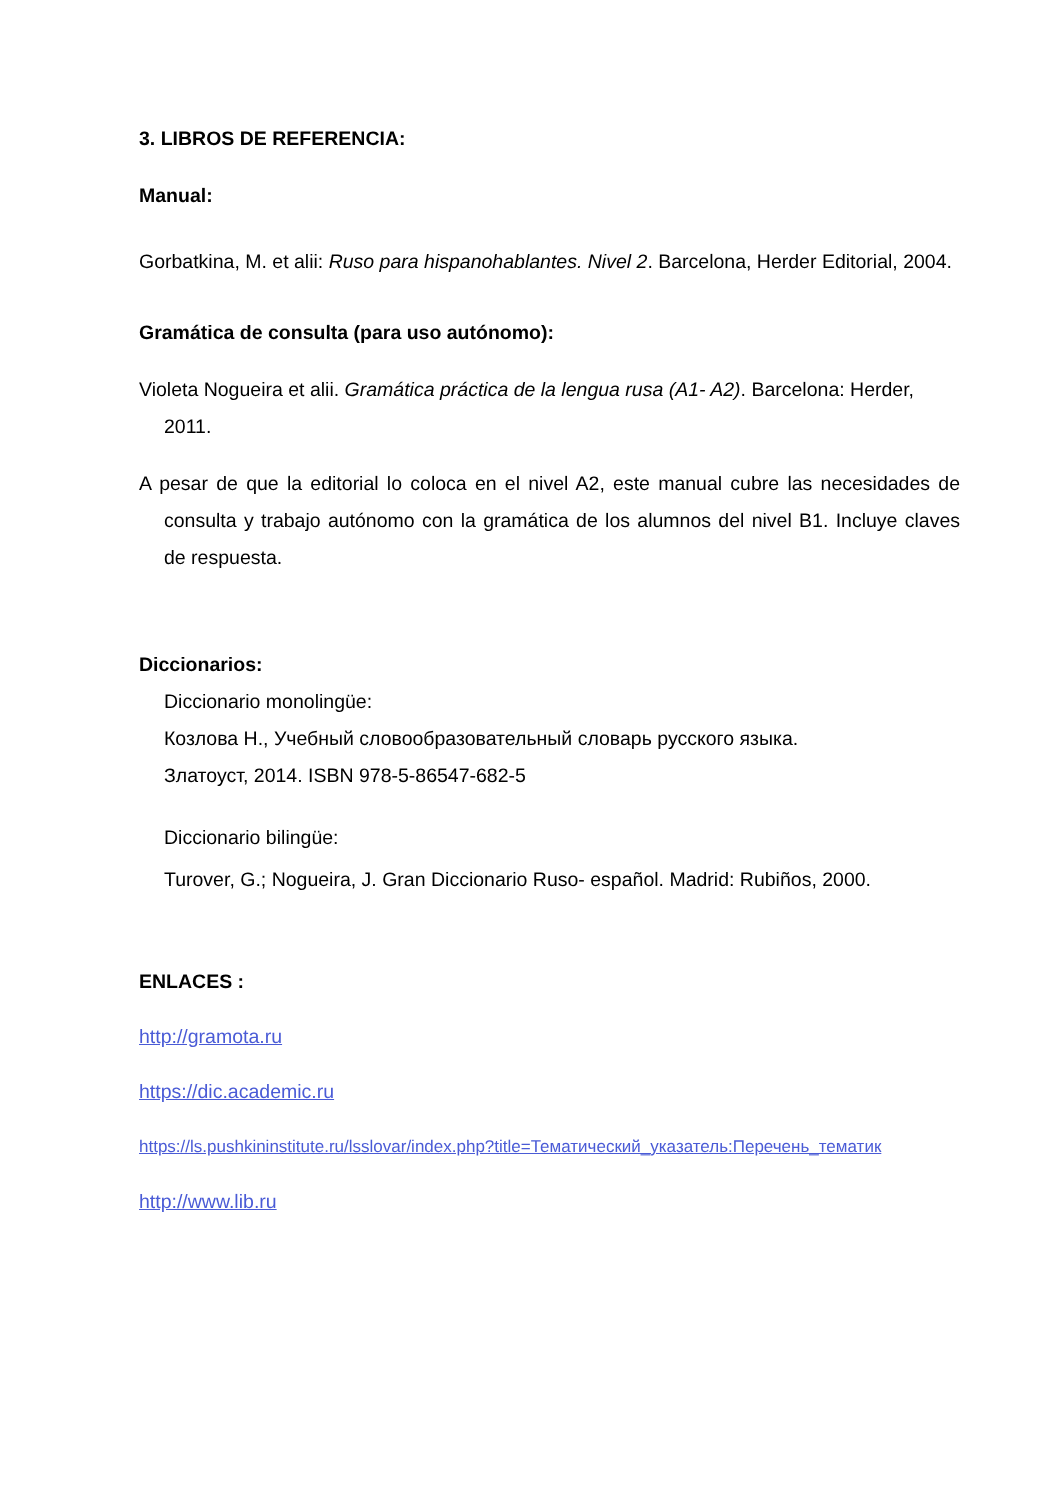3. LIBROS DE REFERENCIA:
Manual:
Gorbatkina, M. et alii: Ruso para hispanohablantes. Nivel 2. Barcelona, Herder Editorial, 2004.
Gramática de consulta (para uso autónomo):
Violeta Nogueira et alii. Gramática práctica de la lengua rusa (A1- A2). Barcelona: Herder, 2011.
A pesar de que la editorial lo coloca en el nivel A2, este manual cubre las necesidades de consulta y trabajo autónomo con la gramática de los alumnos del nivel B1. Incluye claves de respuesta.
Diccionarios:
Diccionario monolingüe:
Козлова Н., Учебный словообразовательный словарь русского языка.
Златоуст, 2014. ISBN 978-5-86547-682-5
Diccionario bilingüe:
Turover, G.; Nogueira, J. Gran Diccionario Ruso- español. Madrid: Rubiños, 2000.
ENLACES :
http://gramota.ru
https://dic.academic.ru
https://ls.pushkininstitute.ru/lsslovar/index.php?title=Тематический_указатель:Перечень_тематик
http://www.lib.ru